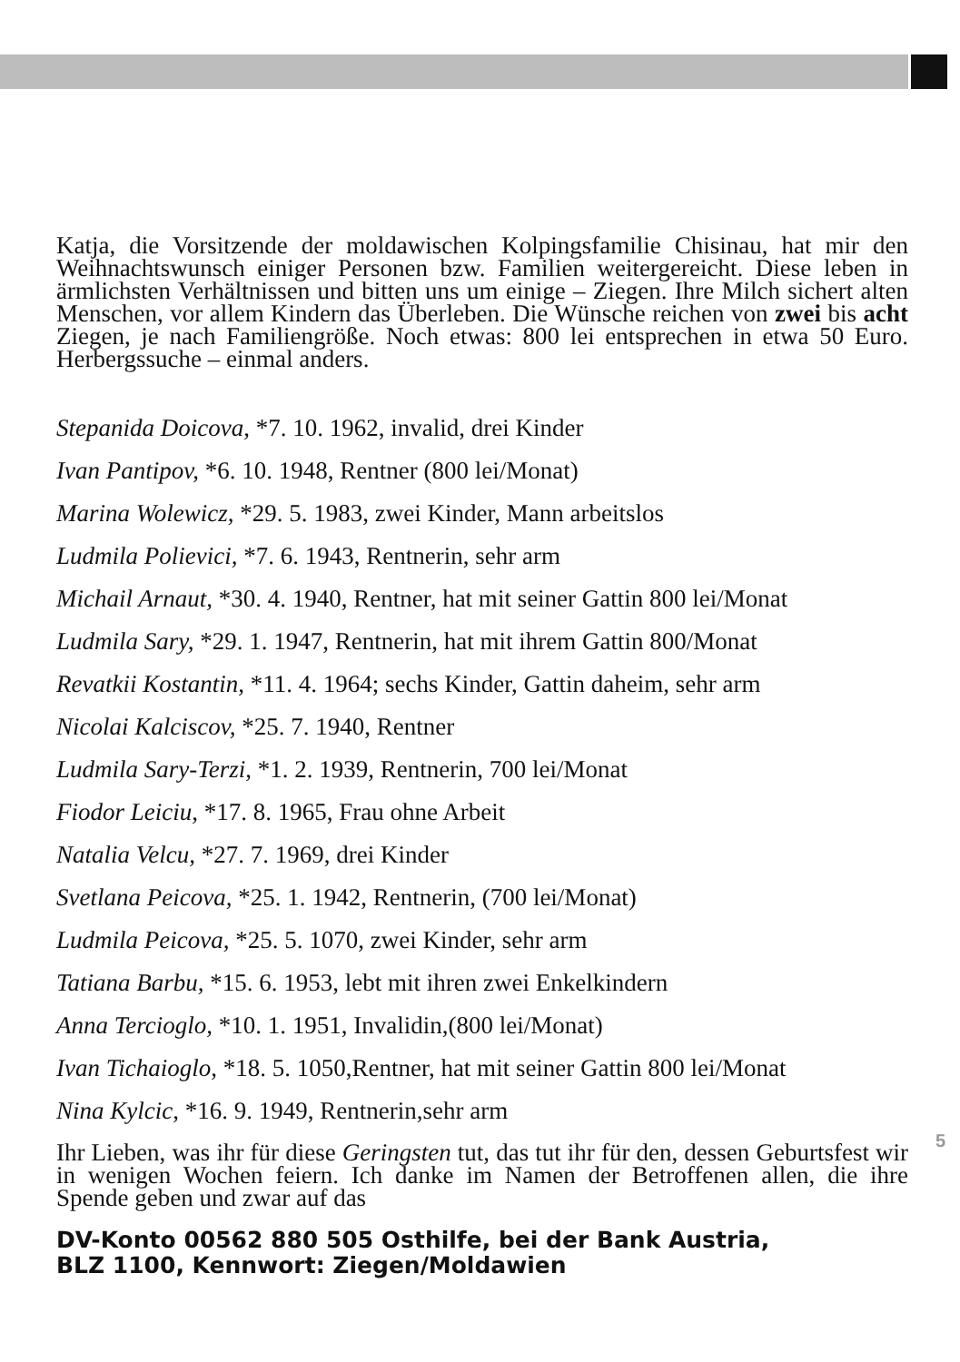Katja, die Vorsitzende der moldawischen Kolpingsfamilie Chisinau, hat mir den Weihnachtswunsch einiger Personen bzw. Familien weitergereicht. Diese leben in ärmlichsten Verhältnissen und bitten uns um einige – Ziegen. Ihre Milch sichert alten Menschen, vor allem Kindern das Überleben. Die Wünsche reichen von zwei bis acht Ziegen, je nach Familiengröße. Noch etwas: 800 lei entsprechen in etwa 50 Euro. Herbergssuche – einmal anders.
Stepanida Doicova, *7. 10. 1962, invalid, drei Kinder
Ivan Pantipov, *6. 10. 1948, Rentner (800 lei/Monat)
Marina Wolewicz, *29. 5. 1983, zwei Kinder, Mann arbeitslos
Ludmila Polievici, *7. 6. 1943, Rentnerin, sehr arm
Michail Arnaut, *30. 4. 1940, Rentner, hat mit seiner Gattin 800 lei/Monat
Ludmila Sary, *29. 1. 1947, Rentnerin, hat mit ihrem Gattin 800/Monat
Revatkii Kostantin, *11. 4. 1964; sechs Kinder, Gattin daheim, sehr arm
Nicolai Kalciscov, *25. 7. 1940, Rentner
Ludmila Sary-Terzi, *1. 2. 1939, Rentnerin, 700 lei/Monat
Fiodor Leiciu, *17. 8. 1965, Frau ohne Arbeit
Natalia Velcu, *27. 7. 1969, drei Kinder
Svetlana Peicova, *25. 1. 1942, Rentnerin, (700 lei/Monat)
Ludmila Peicova, *25. 5. 1070, zwei Kinder, sehr arm
Tatiana Barbu, *15. 6. 1953, lebt mit ihren zwei Enkelkindern
Anna Tercioglo, *10. 1. 1951, Invalidin,(800 lei/Monat)
Ivan Tichaioglo, *18. 5. 1050,Rentner, hat mit seiner Gattin 800 lei/Monat
Nina Kylcic, *16. 9. 1949, Rentnerin,sehr arm
Ihr Lieben, was ihr für diese Geringsten tut, das tut ihr für den, dessen Geburtsfest wir in wenigen Wochen feiern. Ich danke im Namen der Betroffenen allen, die ihre Spende geben und zwar auf das
DV-Konto 00562 880 505 Osthilfe, bei der Bank Austria,
BLZ 1100, Kennwort: Ziegen/Moldawien
5